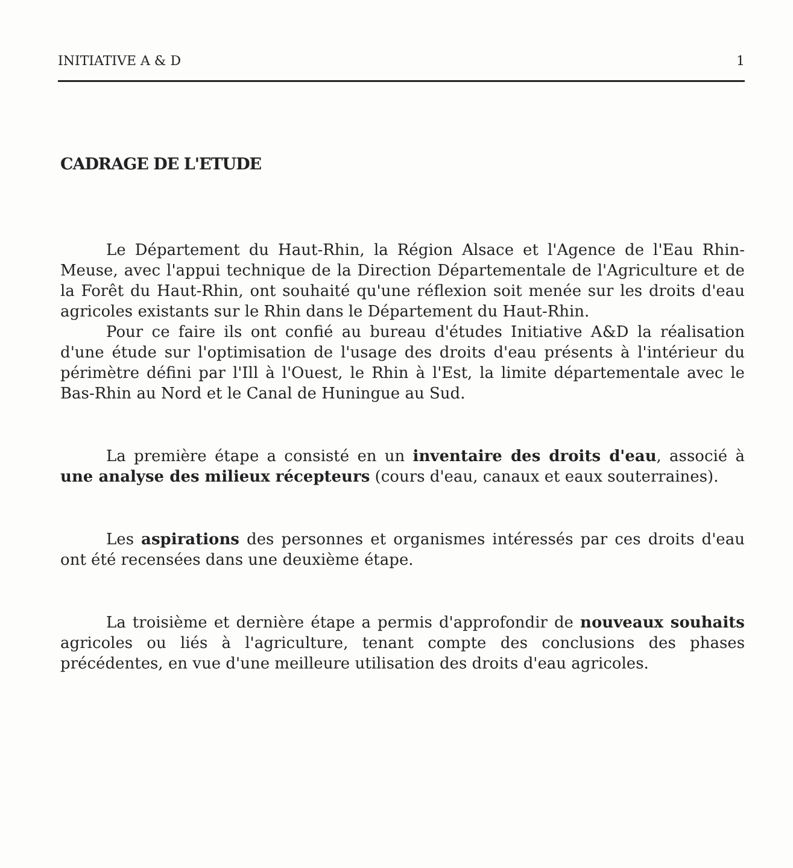INITIATIVE A & D 1
CADRAGE DE L'ETUDE
Le Département du Haut-Rhin, la Région Alsace et l'Agence de l'Eau Rhin-Meuse, avec l'appui technique de la Direction Départementale de l'Agriculture et de la Forêt du Haut-Rhin, ont souhaité qu'une réflexion soit menée sur les droits d'eau agricoles existants sur le Rhin dans le Département du Haut-Rhin.
Pour ce faire ils ont confié au bureau d'études Initiative A&D la réalisation d'une étude sur l'optimisation de l'usage des droits d'eau présents à l'intérieur du périmètre défini par l'Ill à l'Ouest, le Rhin à l'Est, la limite départementale avec le Bas-Rhin au Nord et le Canal de Huningue au Sud.
La première étape a consisté en un inventaire des droits d'eau, associé à une analyse des milieux récepteurs (cours d'eau, canaux et eaux souterraines).
Les aspirations des personnes et organismes intéressés par ces droits d'eau ont été recensées dans une deuxième étape.
La troisième et dernière étape a permis d'approfondir de nouveaux souhaits agricoles ou liés à l'agriculture, tenant compte des conclusions des phases précédentes, en vue d'une meilleure utilisation des droits d'eau agricoles.